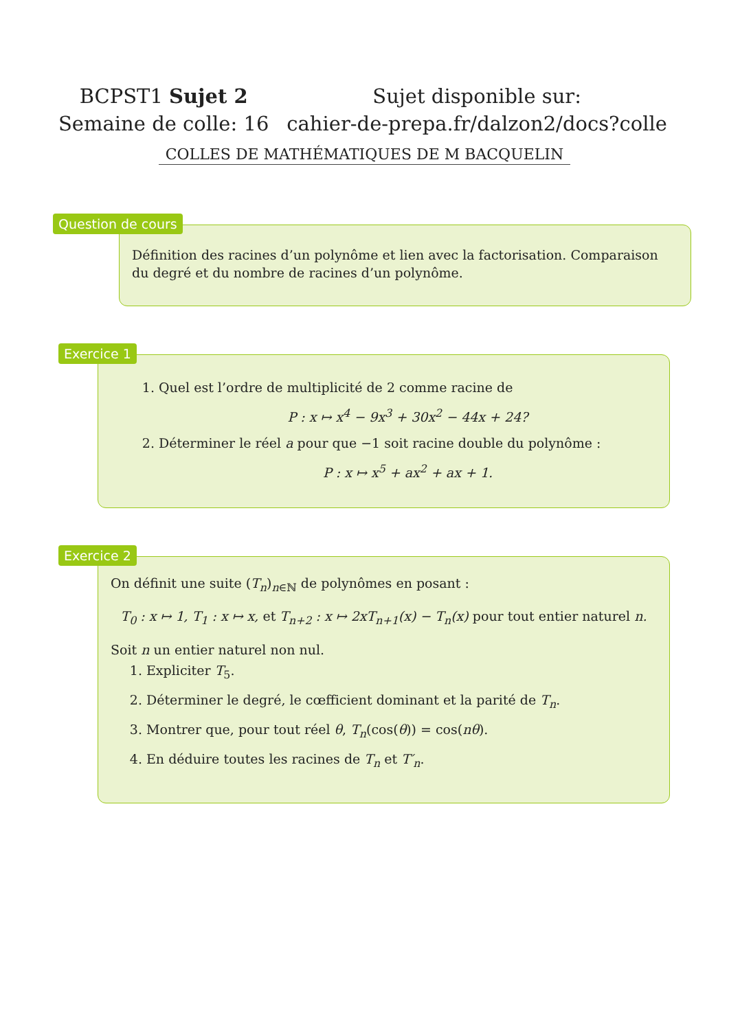BCPST1 Sujet 2
Semaine de colle: 16
Sujet disponible sur:
cahier-de-prepa.fr/dalzon2/docs?colle
COLLES DE MATHÉMATIQUES DE M BACQUELIN
Question de cours
Définition des racines d’un polynôme et lien avec la factorisation. Comparaison du degré et du nombre de racines d’un polynôme.
Exercice 1
1. Quel est l’ordre de multiplicité de 2 comme racine de
P : x ↦ x<sup>4</sup> − 9x<sup>3</sup> + 30x<sup>2</sup> − 44x + 24?
2. Déterminer le réel a pour que −1 soit racine double du polynôme :
P : x ↦ x<sup>5</sup> + ax<sup>2</sup> + ax + 1.
Exercice 2
On définit une suite (T<sub>n</sub>)<sub>n∈ℕ</sub> de polynômes en posant :
T<sub>0</sub> : x ↦ 1, T<sub>1</sub> : x ↦ x, et T<sub>n+2</sub> : x ↦ 2xT<sub>n+1</sub>(x) − T<sub>n</sub>(x) pour tout entier naturel n.
Soit n un entier naturel non nul.
1. Expliciter T<sub>5</sub>.
2. Déterminer le degré, le cœfficient dominant et la parité de T<sub>n</sub>.
3. Montrer que, pour tout réel θ, T<sub>n</sub>(cos(θ)) = cos(nθ).
4. En déduire toutes les racines de T<sub>n</sub> et T′<sub>n</sub>.